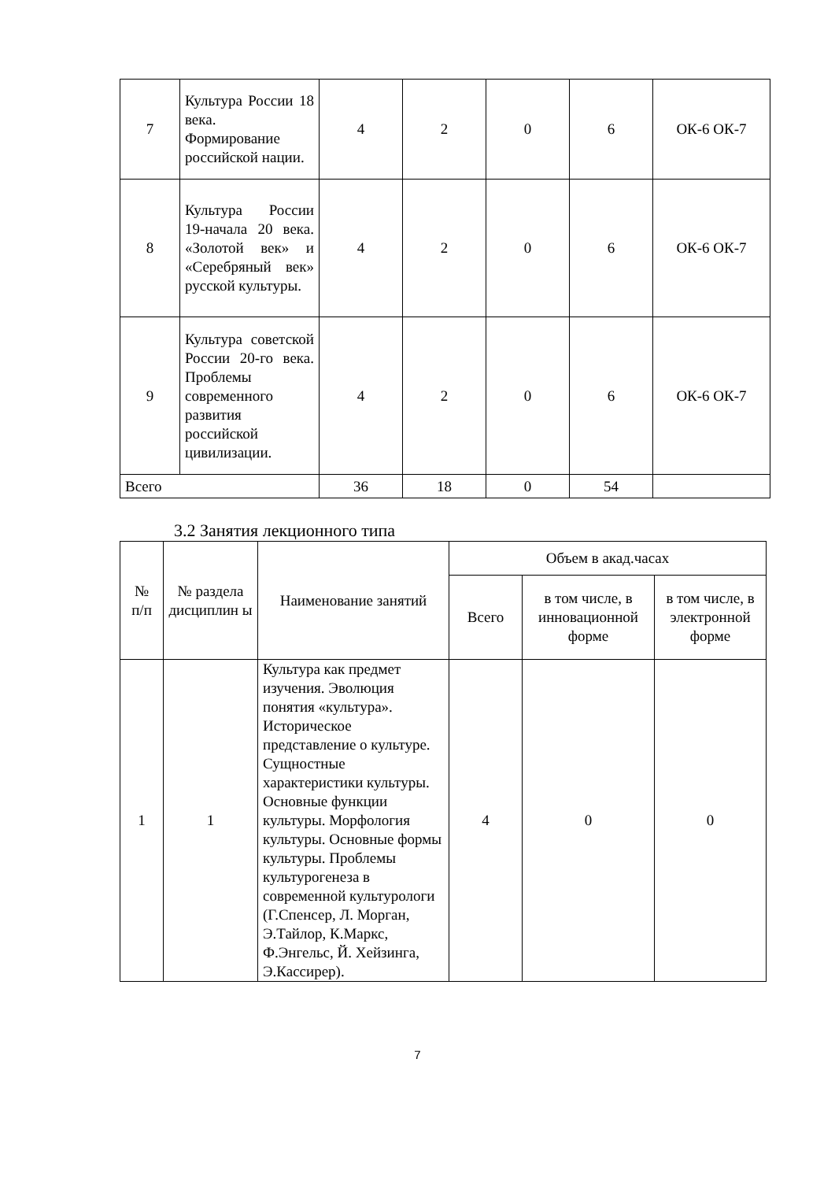| 7 | Культура России 18 века. Формирование российской нации. | 4 | 2 | 0 | 6 | ОК-6 ОК-7 |
| 8 | Культура России 19-начала 20 века. «Золотой век» и «Серебряный век» русской культуры. | 4 | 2 | 0 | 6 | ОК-6 ОК-7 |
| 9 | Культура советской России 20-го века. Проблемы современного развития российской цивилизации. | 4 | 2 | 0 | 6 | ОК-6 ОК-7 |
| Всего | | 36 | 18 | 0 | 54 | |
3.2 Занятия лекционного типа
| № п/п | № раздела дисциплин ы | Наименование занятий | Объем в акад.часах | | |
| --- | --- | --- | --- | --- | --- |
| | | | Всего | в том числе, в инновационной форме | в том числе, в электронной форме |
| 1 | 1 | Культура как предмет изучения. Эволюция понятия «культура». Историческое представление о культуре. Сущностные характеристики культуры. Основные функции культуры. Морфология культуры. Основные формы культуры. Проблемы культурогенеза в современной культурологи (Г.Спенсер, Л. Морган, Э.Тайлор, К.Маркс, Ф.Энгельс, Й. Хейзинга, Э.Кассирер). | 4 | 0 | 0 |
7